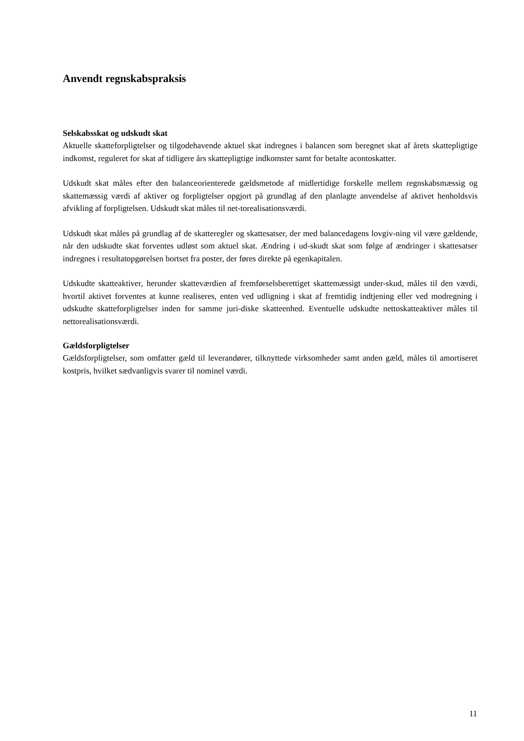Anvendt regnskabspraksis
Selskabsskat og udskudt skat
Aktuelle skatteforpligtelser og tilgodehavende aktuel skat indregnes i balancen som beregnet skat af årets skattepligtige indkomst, reguleret for skat af tidligere års skattepligtige indkomster samt for betalte acontoskatter.
Udskudt skat måles efter den balanceorienterede gældsmetode af midlertidige forskelle mellem regnskabsmæssig og skattemæssig værdi af aktiver og forpligtelser opgjort på grundlag af den planlagte anvendelse af aktivet henholdsvis afvikling af forpligtelsen. Udskudt skat måles til net-torealisationsværdi.
Udskudt skat måles på grundlag af de skatteregler og skattesatser, der med balancedagens lovgiv-ning vil være gældende, når den udskudte skat forventes udløst som aktuel skat. Ændring i ud-skudt skat som følge af ændringer i skattesatser indregnes i resultatopgørelsen bortset fra poster, der føres direkte på egenkapitalen.
Udskudte skatteaktiver, herunder skatteværdien af fremførselsberettiget skattemæssigt under-skud, måles til den værdi, hvortil aktivet forventes at kunne realiseres, enten ved udligning i skat af fremtidig indtjening eller ved modregning i udskudte skatteforpligtelser inden for samme juri-diske skatteenhed. Eventuelle udskudte nettoskatteaktiver måles til nettorealisationsværdi.
Gældsforpligtelser
Gældsforpligtelser, som omfatter gæld til leverandører, tilknyttede virksomheder samt anden gæld, måles til amortiseret kostpris, hvilket sædvanligvis svarer til nominel værdi.
11